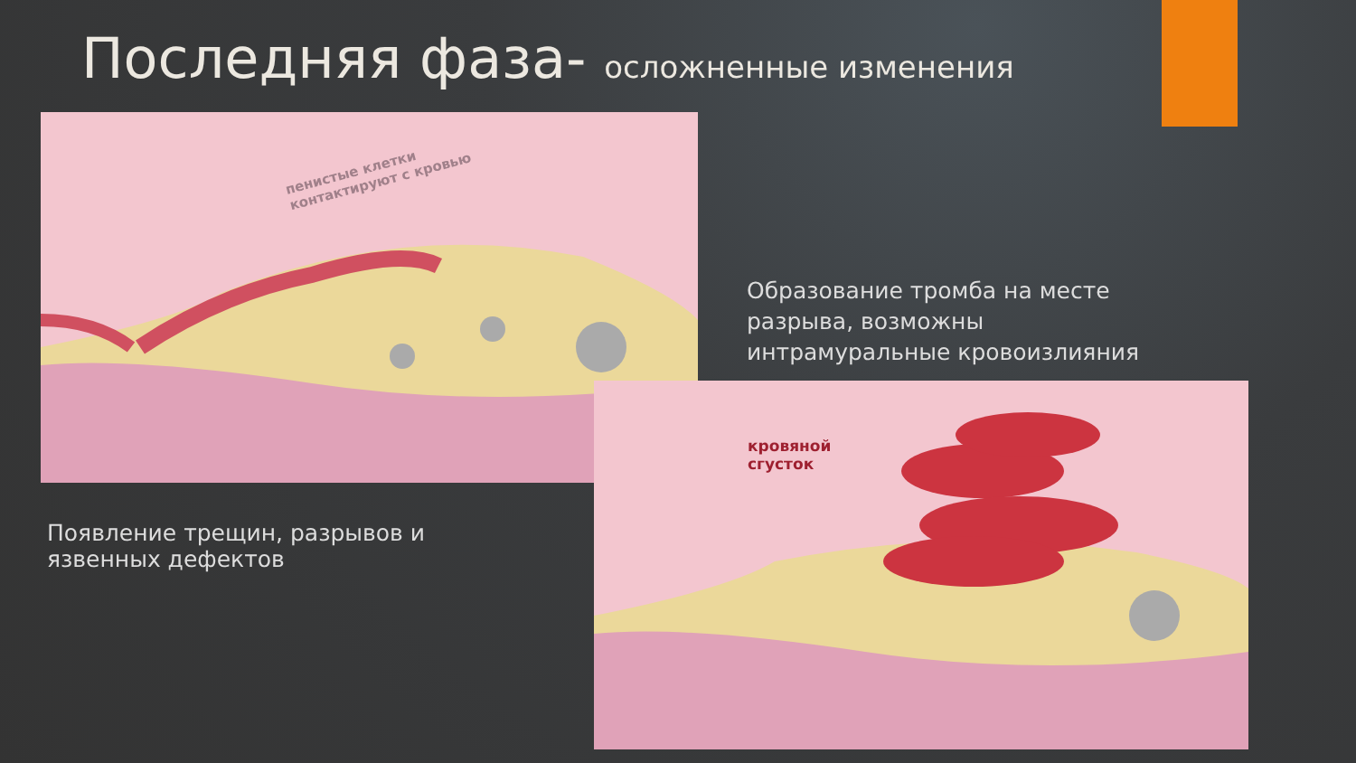Последняя фаза- осложненные изменения
пенистые клетки
контактируют с кровью
кровяной
сгусток
Образование тромба на месте
разрыва, возможны
интрамуральные кровоизлияния
Появление трещин, разрывов и
язвенных дефектов